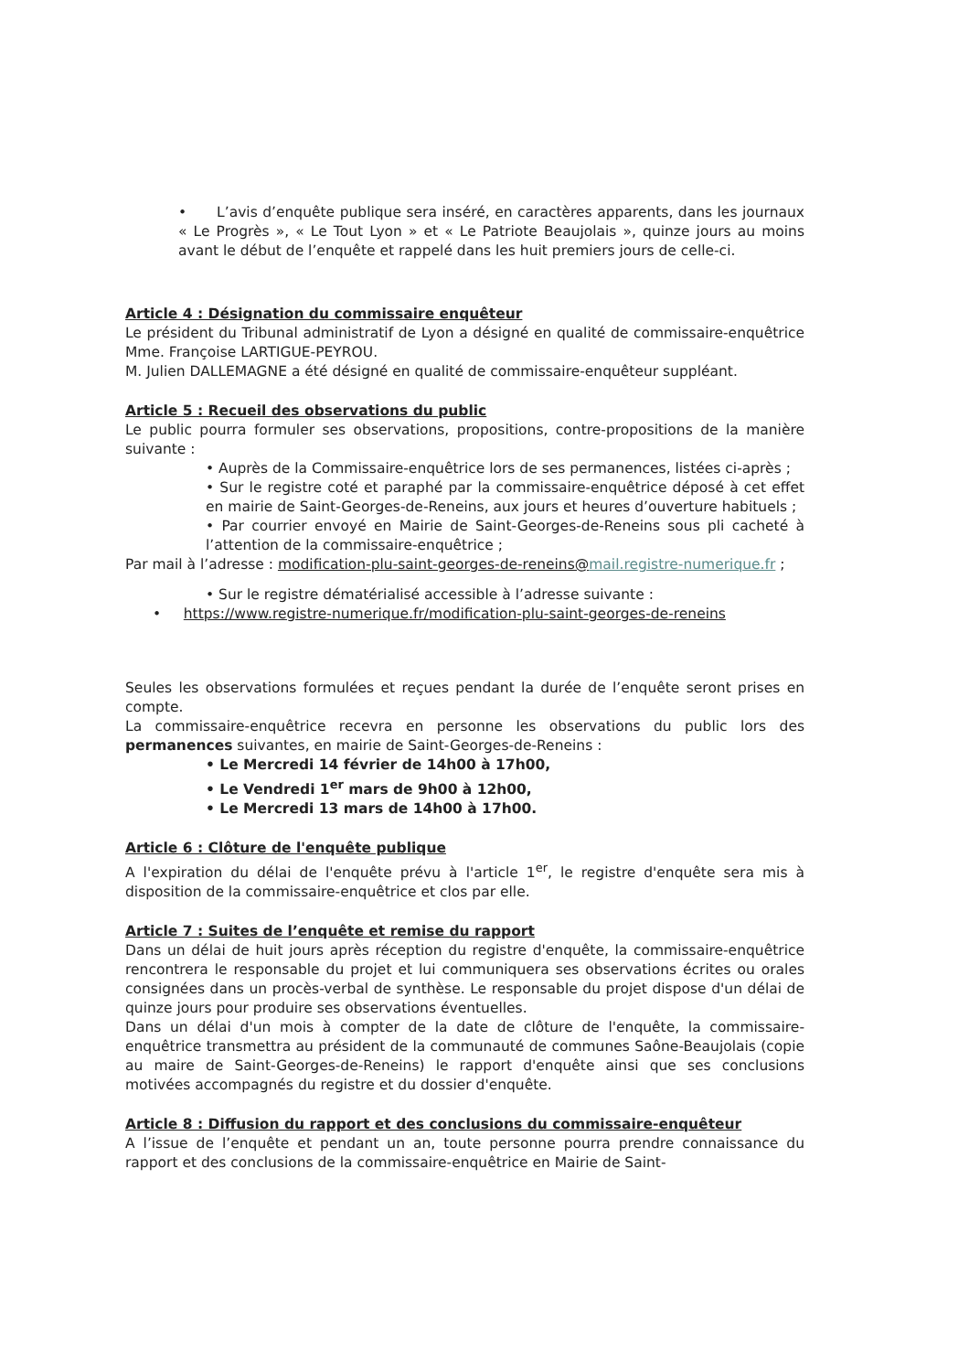• L’avis d’enquête publique sera inséré, en caractères apparents, dans les journaux « Le Progrès », « Le Tout Lyon » et « Le Patriote Beaujolais », quinze jours au moins avant le début de l’enquête et rappelé dans les huit premiers jours de celle-ci.
Article 4 : Désignation du commissaire enquêteur
Le président du Tribunal administratif de Lyon a désigné en qualité de commissaire-enquêtrice Mme. Françoise LARTIGUE-PEYROU.
M. Julien DALLEMAGNE a été désigné en qualité de commissaire-enquêteur suppléant.
Article 5 : Recueil des observations du public
Le public pourra formuler ses observations, propositions, contre-propositions de la manière suivante :
• Auprès de la Commissaire-enquêtrice lors de ses permanences, listées ci-après ;
• Sur le registre coté et paraphé par la commissaire-enquêtrice déposé à cet effet en mairie de Saint-Georges-de-Reneins, aux jours et heures d’ouverture habituels ;
• Par courrier envoyé en Mairie de Saint-Georges-de-Reneins sous pli cacheté à l’attention de la commissaire-enquêtrice ;
Par mail à l’adresse : modification-plu-saint-georges-de-reneins@mail.registre-numerique.fr ;
• Sur le registre dématérialisé accessible à l’adresse suivante :
• https://www.registre-numerique.fr/modification-plu-saint-georges-de-reneins
Seules les observations formulées et reçues pendant la durée de l’enquête seront prises en compte.
La commissaire-enquêtrice recevra en personne les observations du public lors des permanences suivantes, en mairie de Saint-Georges-de-Reneins :
• Le Mercredi 14 février de 14h00 à 17h00,
• Le Vendredi 1<sup>er</sup> mars de 9h00 à 12h00,
• Le Mercredi 13 mars de 14h00 à 17h00.
Article 6 : Clôture de l'enquête publique
A l'expiration du délai de l'enquête prévu à l'article 1<sup>er</sup>, le registre d'enquête sera mis à disposition de la commissaire-enquêtrice et clos par elle.
Article 7 : Suites de l’enquête et remise du rapport
Dans un délai de huit jours après réception du registre d'enquête, la commissaire-enquêtrice rencontrera le responsable du projet et lui communiquera ses observations écrites ou orales consignées dans un procès-verbal de synthèse. Le responsable du projet dispose d'un délai de quinze jours pour produire ses observations éventuelles.
Dans un délai d'un mois à compter de la date de clôture de l'enquête, la commissaire-enquêtrice transmettra au président de la communauté de communes Saône-Beaujolais (copie au maire de Saint-Georges-de-Reneins) le rapport d'enquête ainsi que ses conclusions motivées accompagnés du registre et du dossier d'enquête.
Article 8 : Diffusion du rapport et des conclusions du commissaire-enquêteur
A l’issue de l’enquête et pendant un an, toute personne pourra prendre connaissance du rapport et des conclusions de la commissaire-enquêtrice en Mairie de Saint-